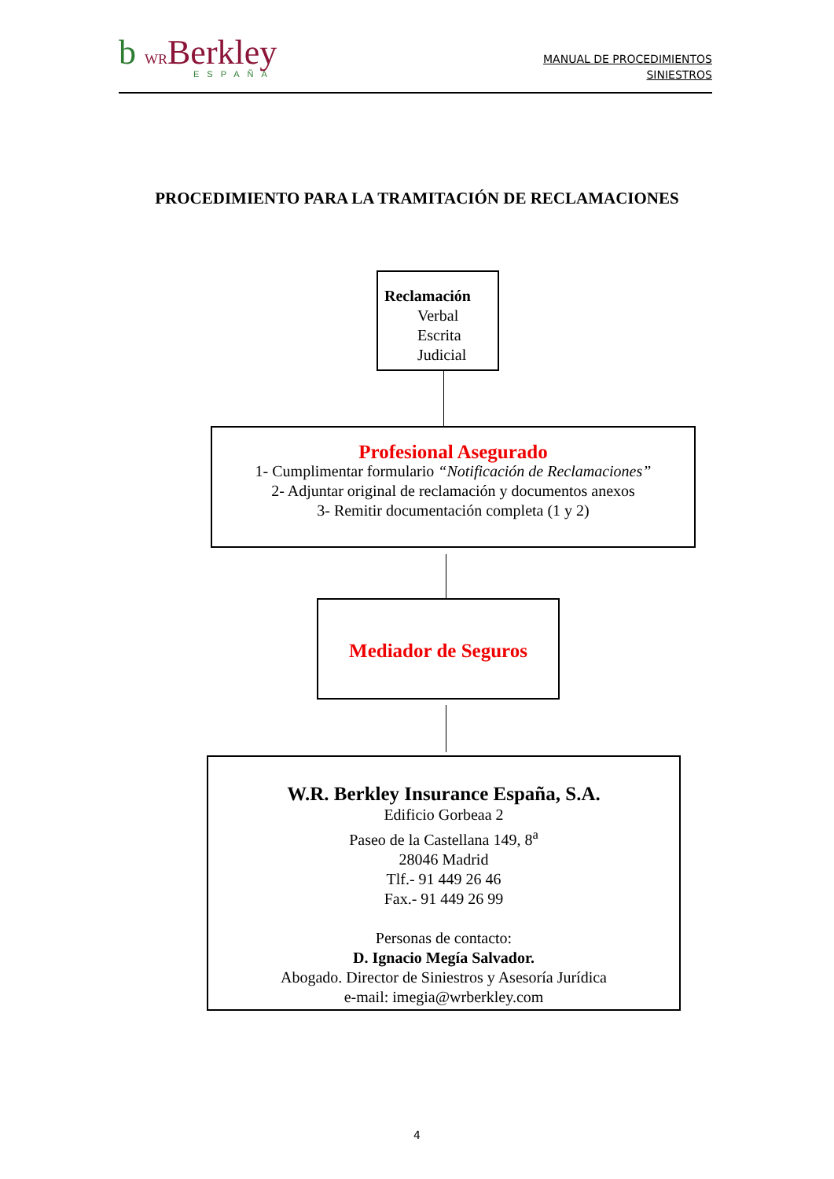b WRBerkley
ESPAÑA
MANUAL DE PROCEDIMIENTOS
SINIESTROS
PROCEDIMIENTO PARA LA TRAMITACIÓN DE RECLAMACIONES
Reclamación
Verbal
Escrita
Judicial
Profesional Asegurado
1- Cumplimentar formulario “Notificación de Reclamaciones”
2- Adjuntar original de reclamación y documentos anexos
3- Remitir documentación completa (1 y 2)
Mediador de Seguros
W.R. Berkley Insurance España, S.A.
Edificio Gorbeaa 2
Paseo de la Castellana 149, 8<sup>a</sup>
28046 Madrid
Tlf.- 91 449 26 46
Fax.- 91 449 26 99
Personas de contacto:
D. Ignacio Megía Salvador.
Abogado. Director de Siniestros y Asesoría Jurídica
e-mail: imegia@wrberkley.com
4